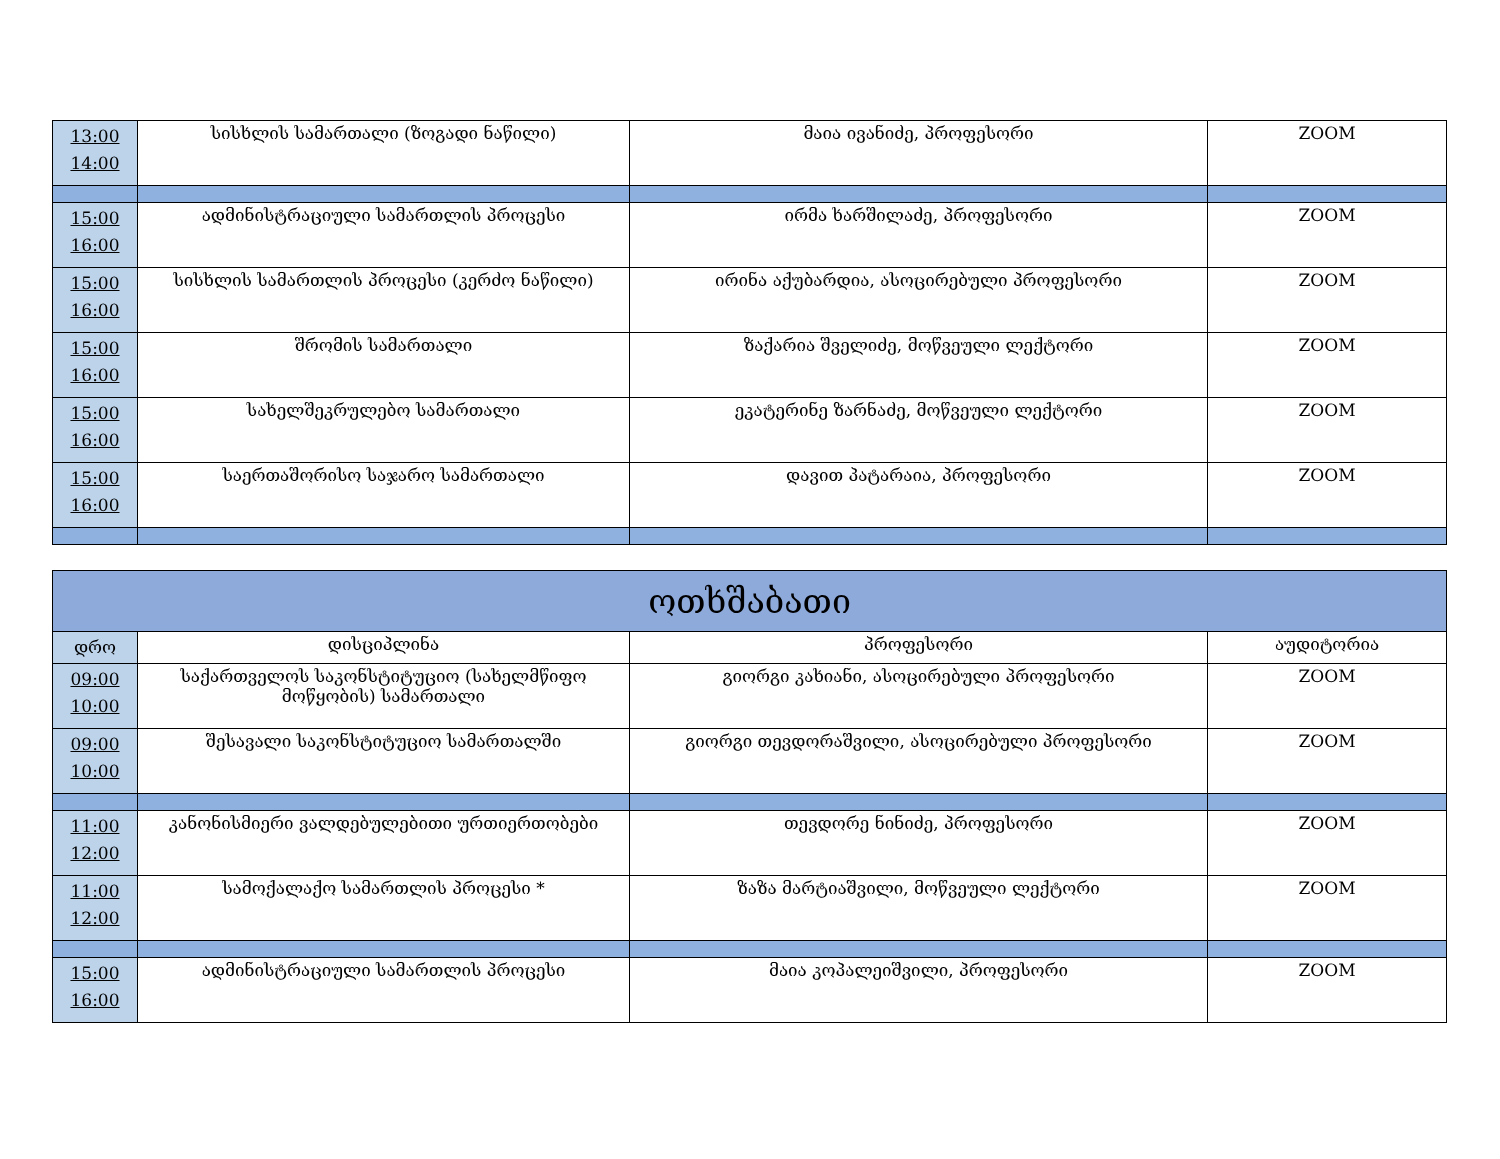| 13:00 14:00 | სისხლის სამართალი (ზოგადი ნაწილი) | მაია ივანიძე, პროფესორი | ZOOM |
| 15:00 16:00 | ადმინისტრაციული სამართლის პროცესი | ირმა ხარშილაძე, პროფესორი | ZOOM |
| 15:00 16:00 | სისხლის სამართლის პროცესი (კერძო ნაწილი) | ირინა აქუბარდია, ასოცირებული პროფესორი | ZOOM |
| 15:00 16:00 | შრომის სამართალი | ზაქარია შველიძე, მოწვეული ლექტორი | ZOOM |
| 15:00 16:00 | სახელშეკრულებო სამართალი | ეკატერინე ზარნაძე, მოწვეული ლექტორი | ZOOM |
| 15:00 16:00 | საერთაშორისო საჯარო სამართალი | დავით პატარაია, პროფესორი | ZOOM |
| ოთხშაბათი | | | |
| --- | --- | --- | --- |
| დრო | დისციპლინა | პროფესორი | აუდიტორია |
| 09:00 10:00 | საქართველოს საკონსტიტუციო (სახელმწიფო მოწყობის) სამართალი | გიორგი კახიანი, ასოცირებული პროფესორი | ZOOM |
| 09:00 10:00 | შესავალი საკონსტიტუციო სამართალში | გიორგი თევდორაშვილი, ასოცირებული პროფესორი | ZOOM |
| 11:00 12:00 | კანონისმიერი ვალდებულებითი ურთიერთობები | თევდორე ნინიძე, პროფესორი | ZOOM |
| 11:00 12:00 | სამოქალაქო სამართლის პროცესი * | ზაზა მარტიაშვილი, მოწვეული ლექტორი | ZOOM |
| 15:00 16:00 | ადმინისტრაციული სამართლის პროცესი | მაია კოპალეიშვილი, პროფესორი | ZOOM |